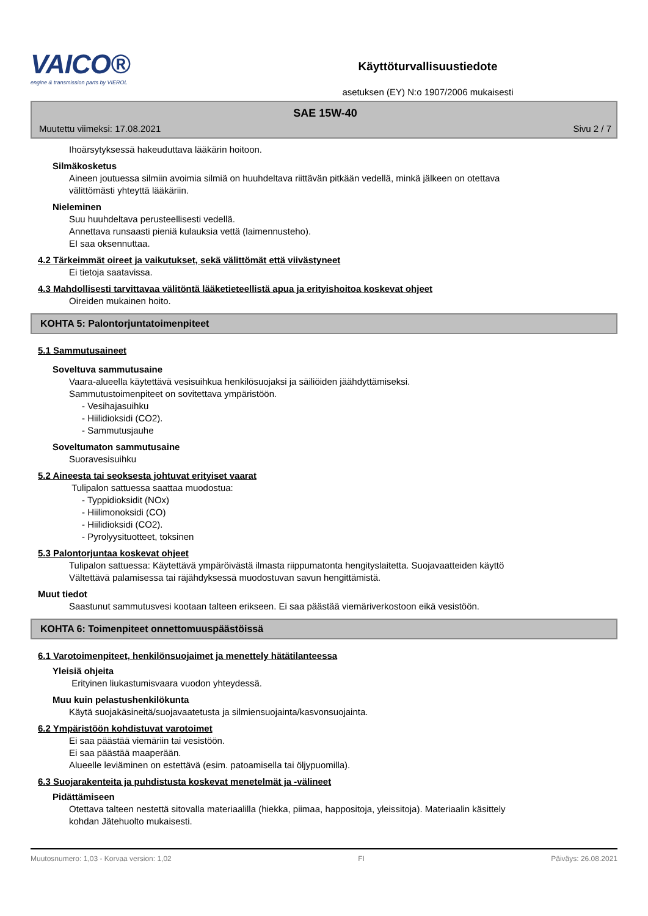VAICO®
engine & transmission parts by VIEROL
Käyttöturvallisuustiedote
asetuksen (EY) N:o 1907/2006 mukaisesti
SAE 15W-40
Muutettu viimeksi: 17.08.2021 Sivu 2 / 7
Ihoärsytyksessä hakeuduttava lääkärin hoitoon.
Silmäkosketus
Aineen joutuessa silmiin avoimia silmiä on huuhdeltava riittävän pitkään vedellä, minkä jälkeen on otettava
välittömästi yhteyttä lääkäriin.
Nieleminen
Suu huuhdeltava perusteellisesti vedellä.
Annettava runsaasti pieniä kulauksia vettä (laimennusteho).
EI saa oksennuttaa.
4.2 Tärkeimmät oireet ja vaikutukset, sekä välittömät että viivästyneet
Ei tietoja saatavissa.
4.3 Mahdollisesti tarvittavaa välitöntä lääketieteellistä apua ja erityishoitoa koskevat ohjeet
Oireiden mukainen hoito.
KOHTA 5: Palontorjuntatoimenpiteet
5.1 Sammutusaineet
Soveltuva sammutusaine
Vaara-alueella käytettävä vesisuihkua henkilösuojaksi ja säiliöiden jäähdyttämiseksi.
Sammutustoimenpiteet on sovitettava ympäristöön.
- Vesihajasuihku
- Hiilidioksidi (CO2).
- Sammutusjauhe
Soveltumaton sammutusaine
Suoravesisuihku
5.2 Aineesta tai seoksesta johtuvat erityiset vaarat
Tulipalon sattuessa saattaa muodostua:
- Typpidioksidit (NOx)
- Hiilimonoksidi (CO)
- Hiilidioksidi (CO2).
- Pyrolyysituotteet, toksinen
5.3 Palontorjuntaa koskevat ohjeet
Tulipalon sattuessa: Käytettävä ympäröivästä ilmasta riippumatonta hengityslaitetta. Suojavaatteiden käyttö
Vältettävä palamisessa tai räjähdyksessä muodostuvan savun hengittämistä.
Muut tiedot
Saastunut sammutusvesi kootaan talteen erikseen. Ei saa päästää viemäriverkostoon eikä vesistöön.
KOHTA 6: Toimenpiteet onnettomuuspäästöissä
6.1 Varotoimenpiteet, henkilönsuojaimet ja menettely hätätilanteessa
Yleisiä ohjeita
Erityinen liukastumisvaara vuodon yhteydessä.
Muu kuin pelastushenkilökunta
Käytä suojakäsineitä/suojavaatetusta ja silmiensuojainta/kasvonsuojainta.
6.2 Ympäristöön kohdistuvat varotoimet
Ei saa päästää viemäriin tai vesistöön.
Ei saa päästää maaperään.
Alueelle leviäminen on estettävä (esim. patoamisella tai öljypuomilla).
6.3 Suojarakenteita ja puhdistusta koskevat menetelmät ja -välineet
Pidättämiseen
Otettava talteen nestettä sitovalla materiaalilla (hiekka, piimaa, happositoja, yleissitoja). Materiaalin käsittely
kohdan Jätehuolto mukaisesti.
Muutosnumero: 1,03 - Korvaa version: 1,02 FI Päiväys: 26.08.2021